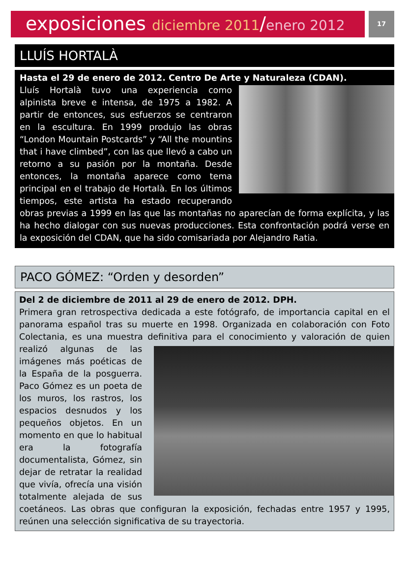exposiciones diciembre 2011/enero 2012
17
LLUÍS HORTALÀ
Hasta el 29 de enero de 2012. Centro De Arte y Naturaleza (CDAN).
Lluís Hortalà tuvo una experiencia como alpinista breve e intensa, de 1975 a 1982. A partir de entonces, sus esfuerzos se centraron en la escultura. En 1999 produjo las obras “London Mountain Postcards” y “All the mountins that i have climbed”, con las que llevó a cabo un retorno a su pasión por la montaña. Desde entonces, la montaña aparece como tema principal en el trabajo de Hortalà. En los últimos tiempos, este artista ha estado recuperando obras previas a 1999 en las que las montañas no aparecían de forma explícita, y las ha hecho dialogar con sus nuevas producciones. Esta confrontación podrá verse en la exposición del CDAN, que ha sido comisariada por Alejandro Ratia.
PACO GÓMEZ: “Orden y desorden”
Del 2 de diciembre de 2011 al 29 de enero de 2012. DPH.
Primera gran retrospectiva dedicada a este fotógrafo, de importancia capital en el panorama español tras su muerte en 1998. Organizada en colaboración con Foto Colectania, es una muestra definitiva para el conocimiento y valoración de
quien realizó algunas de las imágenes más poéticas de la España de la posguerra. Paco Gómez es un poeta de los muros, los rastros, los espacios desnudos y los pequeños objetos. En un momento en que lo habitual era la fotografía documentalista, Gómez, sin dejar de retratar la realidad que vivía, ofrecía una visión totalmente alejada de sus coetáneos. Las obras que configuran la exposición, fechadas entre 1957 y 1995, reúnen una selección significativa de su trayectoria.